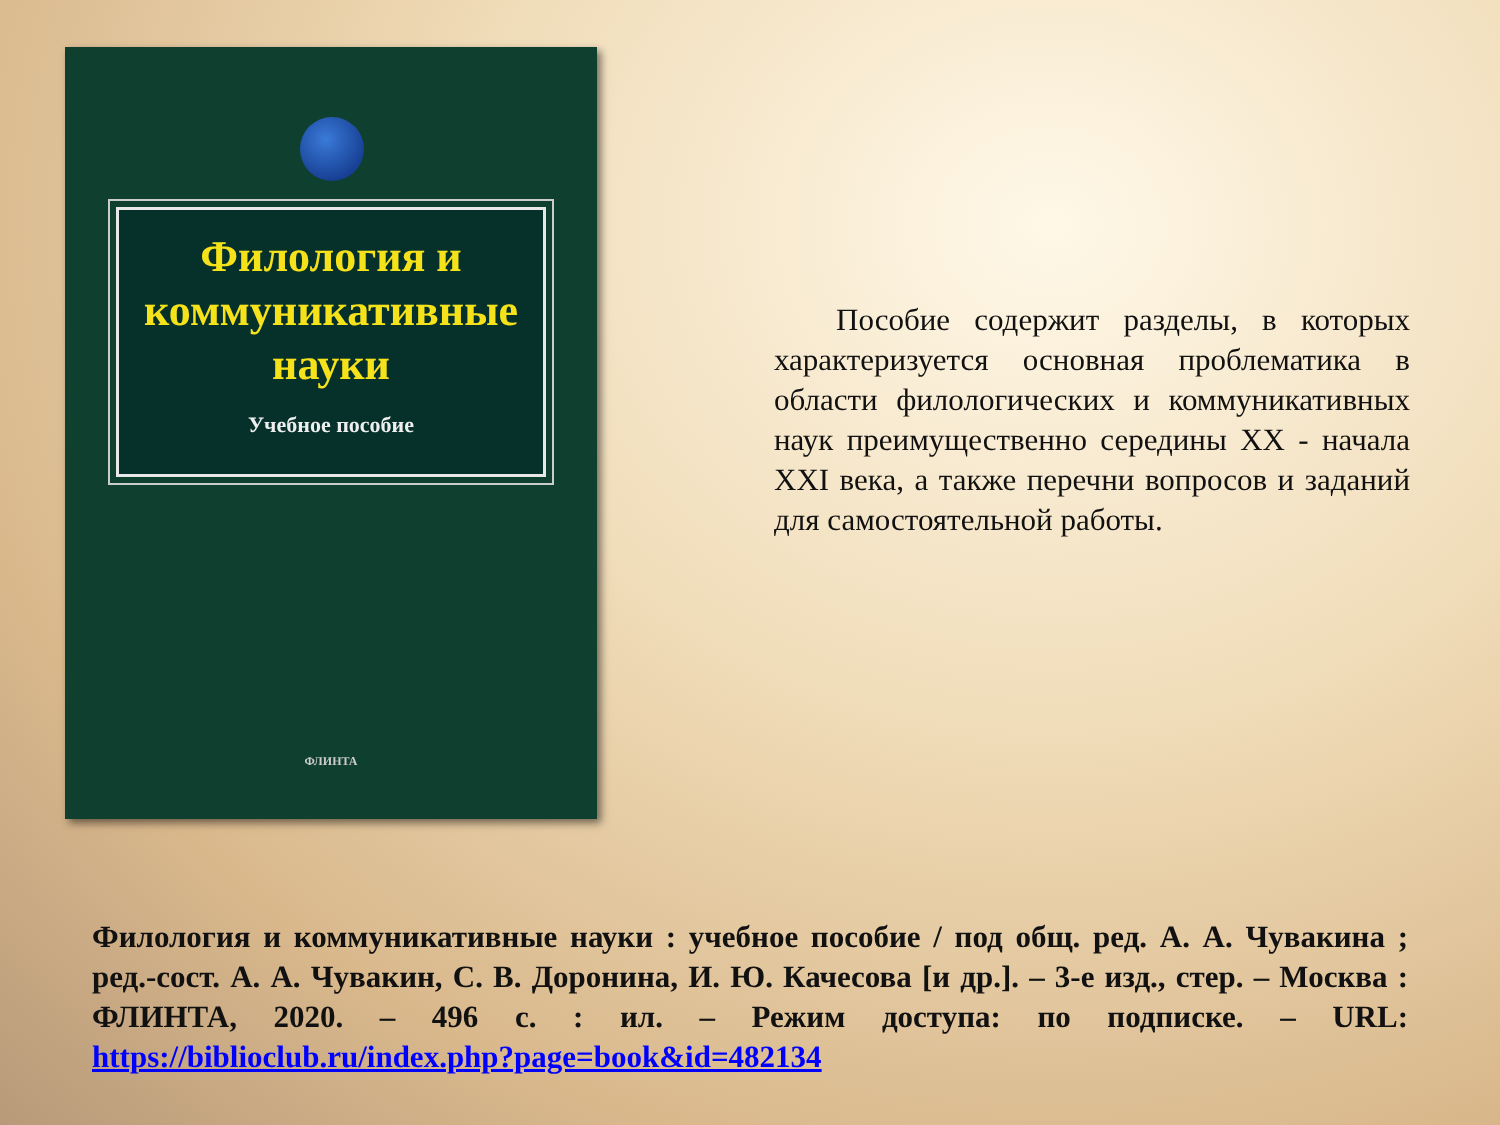Филология и
коммуникативные
науки
Учебное пособие
ФЛИНТА
  Пособие содержит разделы, в которых характеризуется основная проблематика в области филологических и коммуникативных наук преимущественно середины XX - начала XXI века, а также перечни вопросов и заданий для самостоятельной работы.
Филология и коммуникативные науки : учебное пособие / под общ. ред. А. А. Чувакина ; ред.-сост. А. А. Чувакин, С. В. Доронина, И. Ю. Качесова [и др.]. – 3-е изд., стер. – Москва : ФЛИНТА, 2020. – 496 с. : ил. – Режим доступа: по подписке. – URL: https://biblioclub.ru/index.php?page=book&id=482134